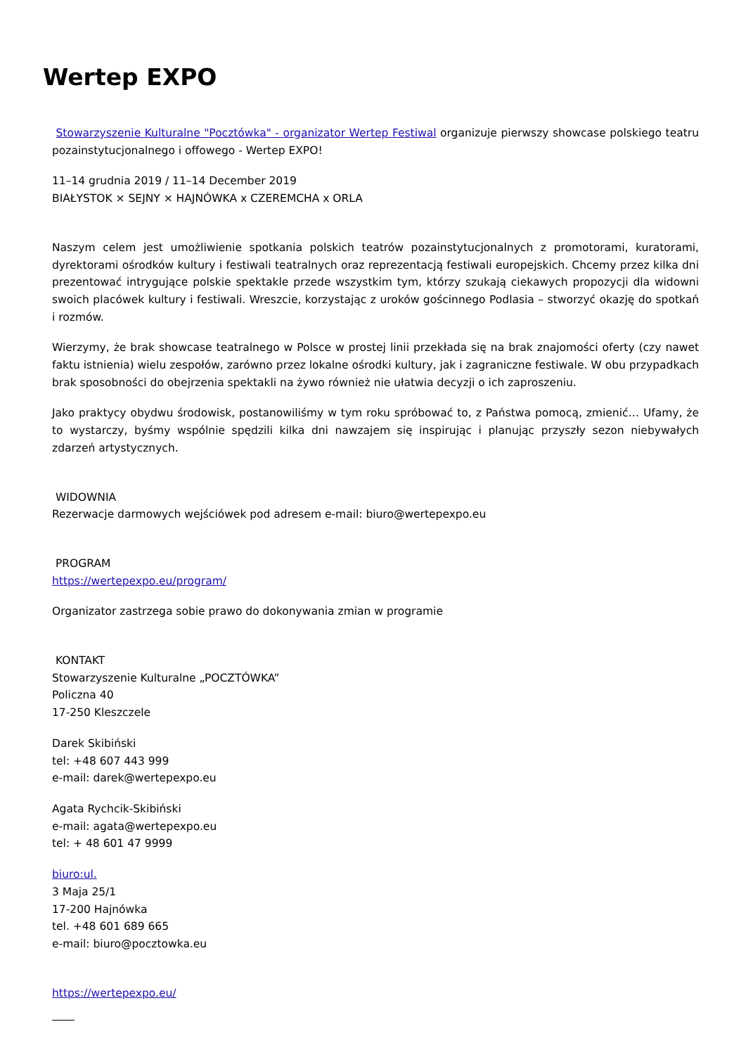Wertep EXPO
Stowarzyszenie Kulturalne "Pocztówka" - organizator Wertep Festiwal organizuje pierwszy showcase polskiego teatru pozainstytucjonalnego i offowego - Wertep EXPO!
11–14 grudnia 2019 / 11–14 December 2019
BIAŁYSTOK × SEJNY × HAJNÓWKA x CZEREMCHA x ORLA
Naszym celem jest umożliwienie spotkania polskich teatrów pozainstytucjonalnych z promotorami, kuratorami, dyrektorami ośrodków kultury i festiwali teatralnych oraz reprezentacją festiwali europejskich. Chcemy przez kilka dni prezentować intrygujące polskie spektakle przede wszystkim tym, którzy szukają ciekawych propozycji dla widowni swoich placówek kultury i festiwali. Wreszcie, korzystając z uroków gościnnego Podlasia – stworzyć okazję do spotkań i rozmów.
Wierzymy, że brak showcase teatralnego w Polsce w prostej linii przekłada się na brak znajomości oferty (czy nawet faktu istnienia) wielu zespołów, zarówno przez lokalne ośrodki kultury, jak i zagraniczne festiwale. W obu przypadkach brak sposobności do obejrzenia spektakli na żywo również nie ułatwia decyzji o ich zaproszeniu.
Jako praktycy obydwu środowisk, postanowiliśmy w tym roku spróbować to, z Państwa pomocą, zmienić… Ufamy, że to wystarczy, byśmy wspólnie spędzili kilka dni nawzajem się inspirując i planując przyszły sezon niebywałych zdarzeń artystycznych.
WIDOWNIA
Rezerwacje darmowych wejściówek pod adresem e-mail: biuro@wertepexpo.eu
PROGRAM
https://wertepexpo.eu/program/
Organizator zastrzega sobie prawo do dokonywania zmian w programie
KONTAKT
Stowarzyszenie Kulturalne „POCZTÓWKA”
Policzna 40
17-250 Kleszczele
Darek Skibiński
tel: +48 607 443 999
e-mail: darek@wertepexpo.eu
Agata Rychcik-Skibiński
e-mail: agata@wertepexpo.eu
tel: + 48 601 47 9999
biuro:ul.
3 Maja 25/1
17-200 Hajnówka
tel. +48 601 689 665
e-mail: biuro@pocztowka.eu
https://wertepexpo.eu/